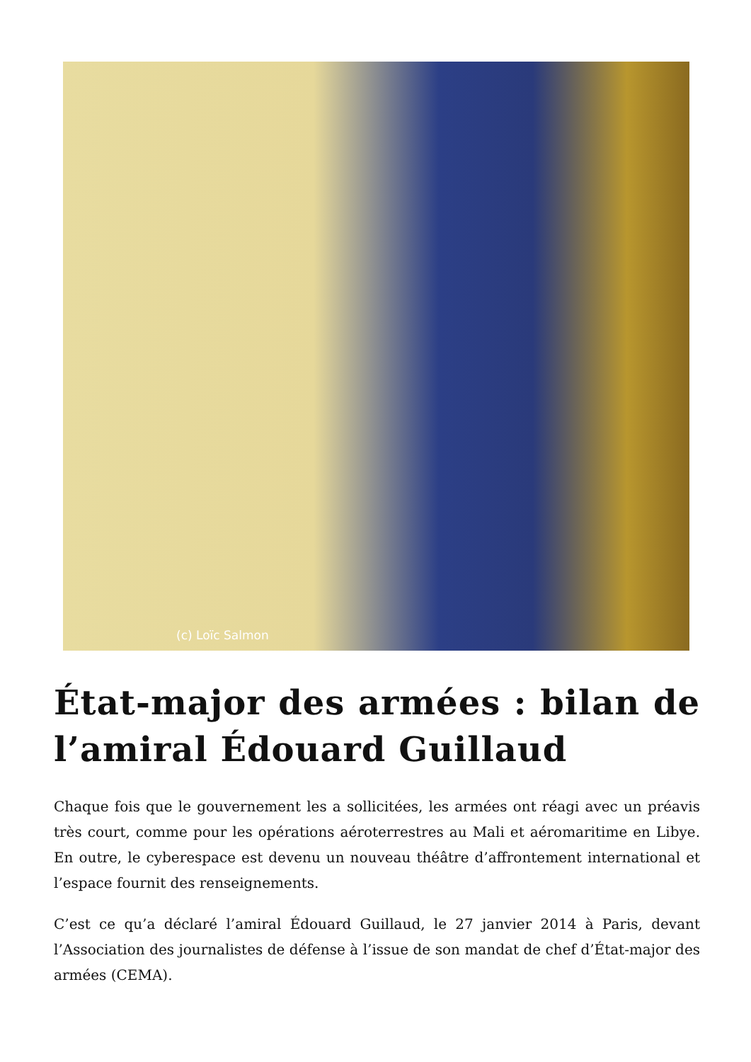(c) Loïc Salmon
État-major des armées : bilan de l’amiral Édouard Guillaud
Chaque fois que le gouvernement les a sollicitées, les armées ont réagi avec un préavis très court, comme pour les opérations aéroterrestres au Mali et aéromaritime en Libye. En outre, le cyberespace est devenu un nouveau théâtre d’affrontement international et l’espace fournit des renseignements.
C’est ce qu’a déclaré l’amiral Édouard Guillaud, le 27 janvier 2014 à Paris, devant l’Association des journalistes de défense à l’issue de son mandat de chef d’État-major des armées (CEMA).